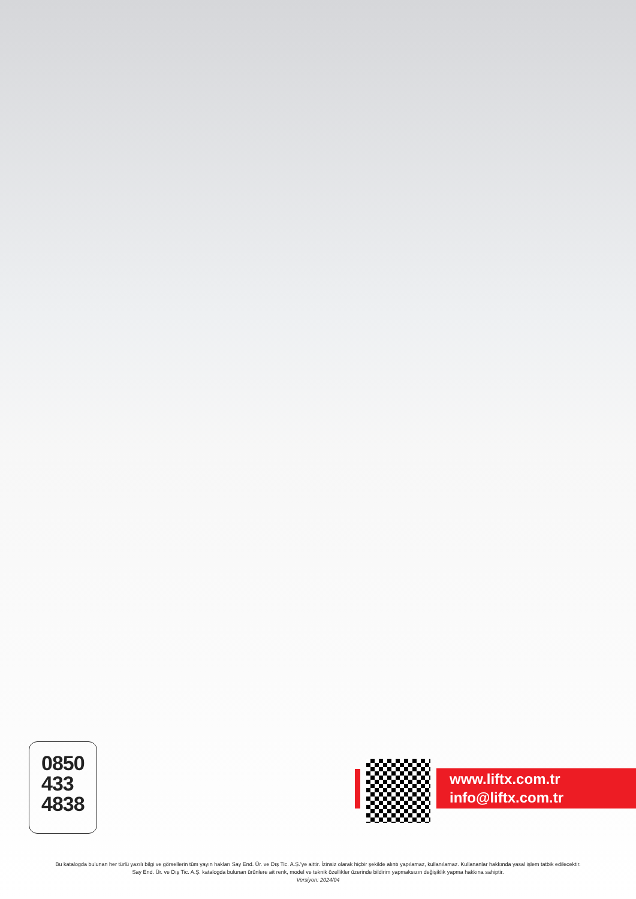0850
433
4838
www.liftx.com.tr
info@liftx.com.tr
Bu katalogda bulunan her türlü yazılı bilgi ve görsellerin tüm yayın hakları Say End. Ür. ve Dış Tic. A.Ş.’ye aittir. İzinsiz olarak hiçbir şekilde alıntı yapılamaz, kullanılamaz. Kullananlar hakkında yasal işlem tatbik edilecektir.
Say End. Ür. ve Dış Tic. A.Ş. katalogda bulunan ürünlere ait renk, model ve teknik özellikler üzerinde bildirim yapmaksızın değişiklik yapma hakkına sahiptir.
Versiyon: 2024/04